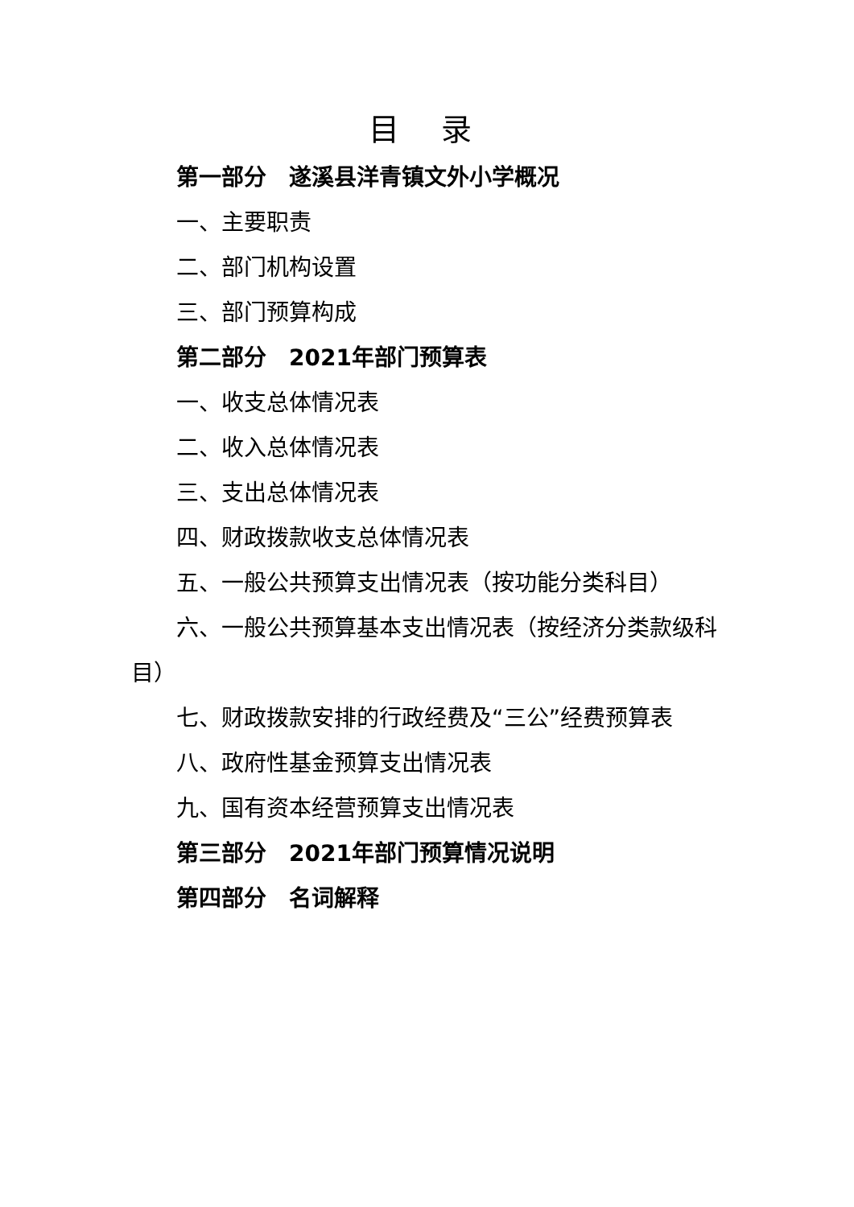目 录
第一部分　遂溪县洋青镇文外小学概况
一、主要职责
二、部门机构设置
三、部门预算构成
第二部分　2021年部门预算表
一、收支总体情况表
二、收入总体情况表
三、支出总体情况表
四、财政拨款收支总体情况表
五、一般公共预算支出情况表（按功能分类科目）
六、一般公共预算基本支出情况表（按经济分类款级科目）
七、财政拨款安排的行政经费及“三公”经费预算表
八、政府性基金预算支出情况表
九、国有资本经营预算支出情况表
第三部分　2021年部门预算情况说明
第四部分　名词解释